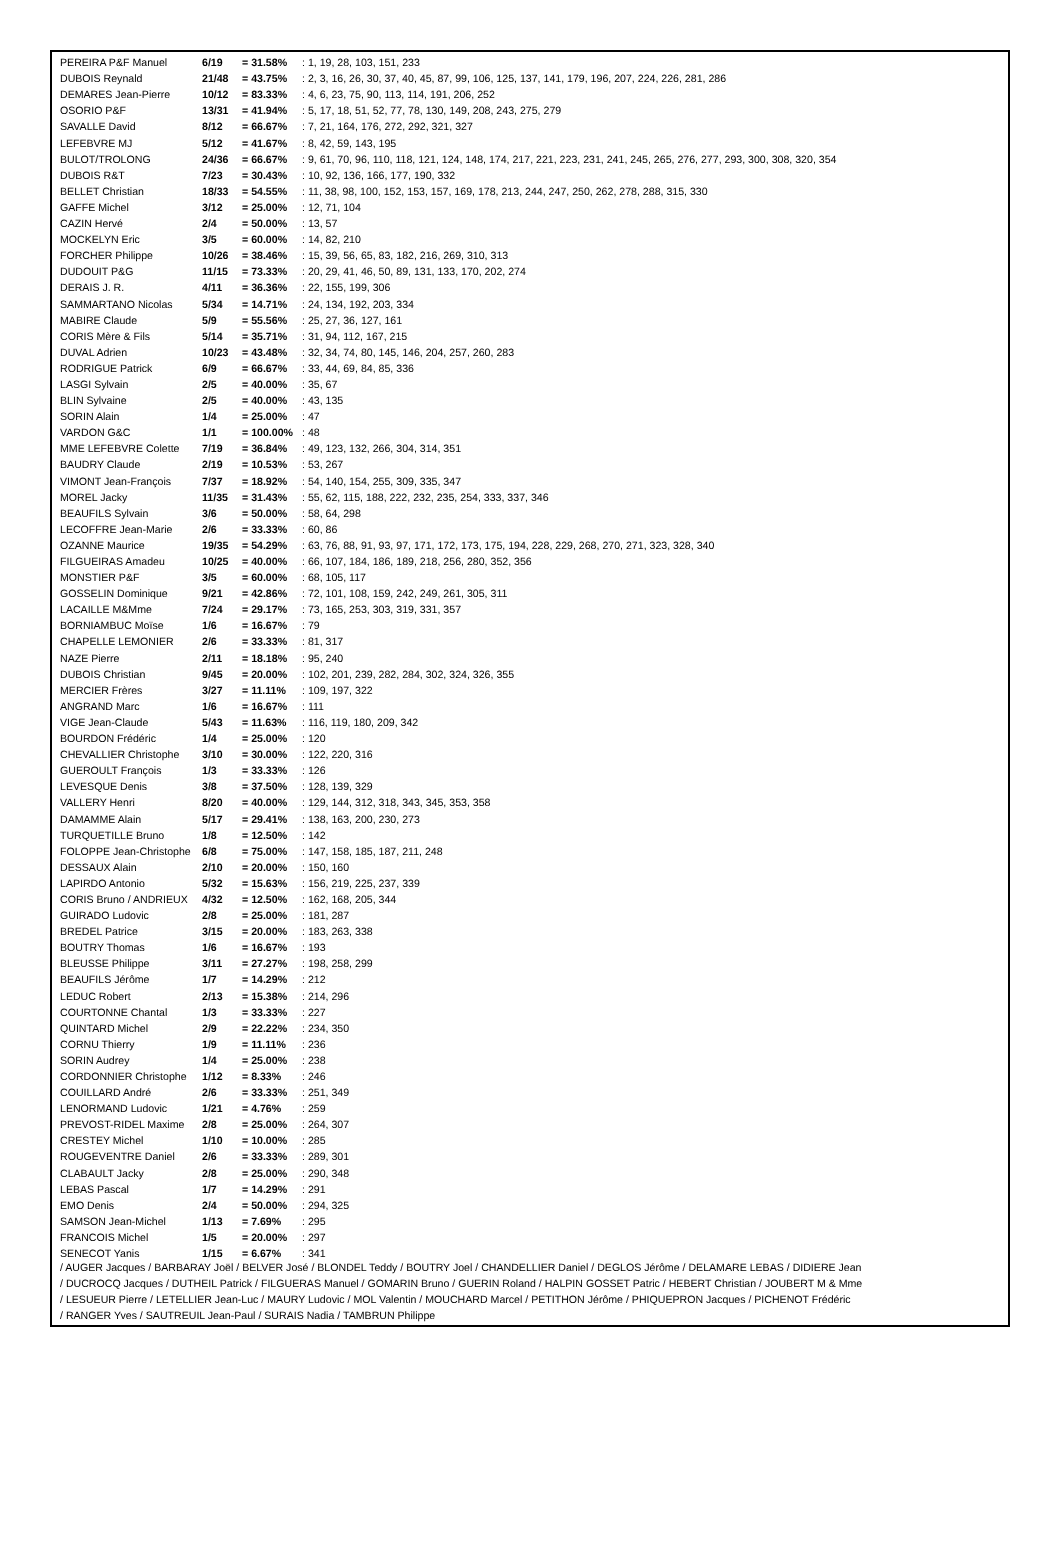| PEREIRA P&F Manuel | 6/19 | = 31.58% | : 1, 19, 28, 103, 151, 233 |
| DUBOIS Reynald | 21/48 | = 43.75% | : 2, 3, 16, 26, 30, 37, 40, 45, 87, 99, 106, 125, 137, 141, 179, 196, 207, 224, 226, 281, 286 |
| DEMARES Jean-Pierre | 10/12 | = 83.33% | : 4, 6, 23, 75, 90, 113, 114, 191, 206, 252 |
| OSORIO P&F | 13/31 | = 41.94% | : 5, 17, 18, 51, 52, 77, 78, 130, 149, 208, 243, 275, 279 |
| SAVALLE David | 8/12 | = 66.67% | : 7, 21, 164, 176, 272, 292, 321, 327 |
| LEFEBVRE MJ | 5/12 | = 41.67% | : 8, 42, 59, 143, 195 |
| BULOT/TROLONG | 24/36 | = 66.67% | : 9, 61, 70, 96, 110, 118, 121, 124, 148, 174, 217, 221, 223, 231, 241, 245, 265, 276, 277, 293, 300, 308, 320, 354 |
| DUBOIS R&T | 7/23 | = 30.43% | : 10, 92, 136, 166, 177, 190, 332 |
| BELLET Christian | 18/33 | = 54.55% | : 11, 38, 98, 100, 152, 153, 157, 169, 178, 213, 244, 247, 250, 262, 278, 288, 315, 330 |
| GAFFE Michel | 3/12 | = 25.00% | : 12, 71, 104 |
| CAZIN Hervé | 2/4 | = 50.00% | : 13, 57 |
| MOCKELYN Eric | 3/5 | = 60.00% | : 14, 82, 210 |
| FORCHER Philippe | 10/26 | = 38.46% | : 15, 39, 56, 65, 83, 182, 216, 269, 310, 313 |
| DUDOUIT P&G | 11/15 | = 73.33% | : 20, 29, 41, 46, 50, 89, 131, 133, 170, 202, 274 |
| DERAIS J. R. | 4/11 | = 36.36% | : 22, 155, 199, 306 |
| SAMMARTANO Nicolas | 5/34 | = 14.71% | : 24, 134, 192, 203, 334 |
| MABIRE Claude | 5/9 | = 55.56% | : 25, 27, 36, 127, 161 |
| CORIS Mère & Fils | 5/14 | = 35.71% | : 31, 94, 112, 167, 215 |
| DUVAL Adrien | 10/23 | = 43.48% | : 32, 34, 74, 80, 145, 146, 204, 257, 260, 283 |
| RODRIGUE Patrick | 6/9 | = 66.67% | : 33, 44, 69, 84, 85, 336 |
| LASGI Sylvain | 2/5 | = 40.00% | : 35, 67 |
| BLIN Sylvaine | 2/5 | = 40.00% | : 43, 135 |
| SORIN Alain | 1/4 | = 25.00% | : 47 |
| VARDON G&C | 1/1 | = 100.00% | : 48 |
| MME LEFEBVRE Colette | 7/19 | = 36.84% | : 49, 123, 132, 266, 304, 314, 351 |
| BAUDRY Claude | 2/19 | = 10.53% | : 53, 267 |
| VIMONT Jean-François | 7/37 | = 18.92% | : 54, 140, 154, 255, 309, 335, 347 |
| MOREL Jacky | 11/35 | = 31.43% | : 55, 62, 115, 188, 222, 232, 235, 254, 333, 337, 346 |
| BEAUFILS Sylvain | 3/6 | = 50.00% | : 58, 64, 298 |
| LECOFFRE Jean-Marie | 2/6 | = 33.33% | : 60, 86 |
| OZANNE Maurice | 19/35 | = 54.29% | : 63, 76, 88, 91, 93, 97, 171, 172, 173, 175, 194, 228, 229, 268, 270, 271, 323, 328, 340 |
| FILGUEIRAS Amadeu | 10/25 | = 40.00% | : 66, 107, 184, 186, 189, 218, 256, 280, 352, 356 |
| MONSTIER P&F | 3/5 | = 60.00% | : 68, 105, 117 |
| GOSSELIN Dominique | 9/21 | = 42.86% | : 72, 101, 108, 159, 242, 249, 261, 305, 311 |
| LACAILLE M&Mme | 7/24 | = 29.17% | : 73, 165, 253, 303, 319, 331, 357 |
| BORNIAMBUC Moïse | 1/6 | = 16.67% | : 79 |
| CHAPELLE LEMONIER | 2/6 | = 33.33% | : 81, 317 |
| NAZE Pierre | 2/11 | = 18.18% | : 95, 240 |
| DUBOIS Christian | 9/45 | = 20.00% | : 102, 201, 239, 282, 284, 302, 324, 326, 355 |
| MERCIER Frères | 3/27 | = 11.11% | : 109, 197, 322 |
| ANGRAND Marc | 1/6 | = 16.67% | : 111 |
| VIGE Jean-Claude | 5/43 | = 11.63% | : 116, 119, 180, 209, 342 |
| BOURDON Frédéric | 1/4 | = 25.00% | : 120 |
| CHEVALLIER Christophe | 3/10 | = 30.00% | : 122, 220, 316 |
| GUEROULT François | 1/3 | = 33.33% | : 126 |
| LEVESQUE Denis | 3/8 | = 37.50% | : 128, 139, 329 |
| VALLERY Henri | 8/20 | = 40.00% | : 129, 144, 312, 318, 343, 345, 353, 358 |
| DAMAMME Alain | 5/17 | = 29.41% | : 138, 163, 200, 230, 273 |
| TURQUETILLE Bruno | 1/8 | = 12.50% | : 142 |
| FOLOPPE Jean-Christophe | 6/8 | = 75.00% | : 147, 158, 185, 187, 211, 248 |
| DESSAUX Alain | 2/10 | = 20.00% | : 150, 160 |
| LAPIRDO Antonio | 5/32 | = 15.63% | : 156, 219, 225, 237, 339 |
| CORIS Bruno / ANDRIEUX | 4/32 | = 12.50% | : 162, 168, 205, 344 |
| GUIRADO Ludovic | 2/8 | = 25.00% | : 181, 287 |
| BREDEL Patrice | 3/15 | = 20.00% | : 183, 263, 338 |
| BOUTRY Thomas | 1/6 | = 16.67% | : 193 |
| BLEUSSE Philippe | 3/11 | = 27.27% | : 198, 258, 299 |
| BEAUFILS Jérôme | 1/7 | = 14.29% | : 212 |
| LEDUC Robert | 2/13 | = 15.38% | : 214, 296 |
| COURTONNE Chantal | 1/3 | = 33.33% | : 227 |
| QUINTARD Michel | 2/9 | = 22.22% | : 234, 350 |
| CORNU Thierry | 1/9 | = 11.11% | : 236 |
| SORIN Audrey | 1/4 | = 25.00% | : 238 |
| CORDONNIER Christophe | 1/12 | = 8.33% | : 246 |
| COUILLARD André | 2/6 | = 33.33% | : 251, 349 |
| LENORMAND Ludovic | 1/21 | = 4.76% | : 259 |
| PREVOST-RIDEL Maxime | 2/8 | = 25.00% | : 264, 307 |
| CRESTEY Michel | 1/10 | = 10.00% | : 285 |
| ROUGEVENTRE Daniel | 2/6 | = 33.33% | : 289, 301 |
| CLABAULT Jacky | 2/8 | = 25.00% | : 290, 348 |
| LEBAS Pascal | 1/7 | = 14.29% | : 291 |
| EMO Denis | 2/4 | = 50.00% | : 294, 325 |
| SAMSON Jean-Michel | 1/13 | = 7.69% | : 295 |
| FRANCOIS Michel | 1/5 | = 20.00% | : 297 |
| SENECOT Yanis | 1/15 | = 6.67% | : 341 |
/ AUGER Jacques / BARBARAY Joël / BELVER José / BLONDEL Teddy / BOUTRY Joel / CHANDELLIER Daniel / DEGLOS Jérôme / DELAMARE LEBAS / DIDIERE Jean
/ DUCROCQ Jacques / DUTHEIL Patrick / FILGUERAS Manuel / GOMARIN Bruno / GUERIN Roland / HALPIN GOSSET Patric / HEBERT Christian / JOUBERT M & Mme
/ LESUEUR Pierre / LETELLIER Jean-Luc / MAURY Ludovic / MOL Valentin / MOUCHARD Marcel / PETITHON Jérôme / PHIQUEPRON Jacques / PICHENOT Frédéric
/ RANGER Yves / SAUTREUIL Jean-Paul / SURAIS Nadia / TAMBRUN Philippe